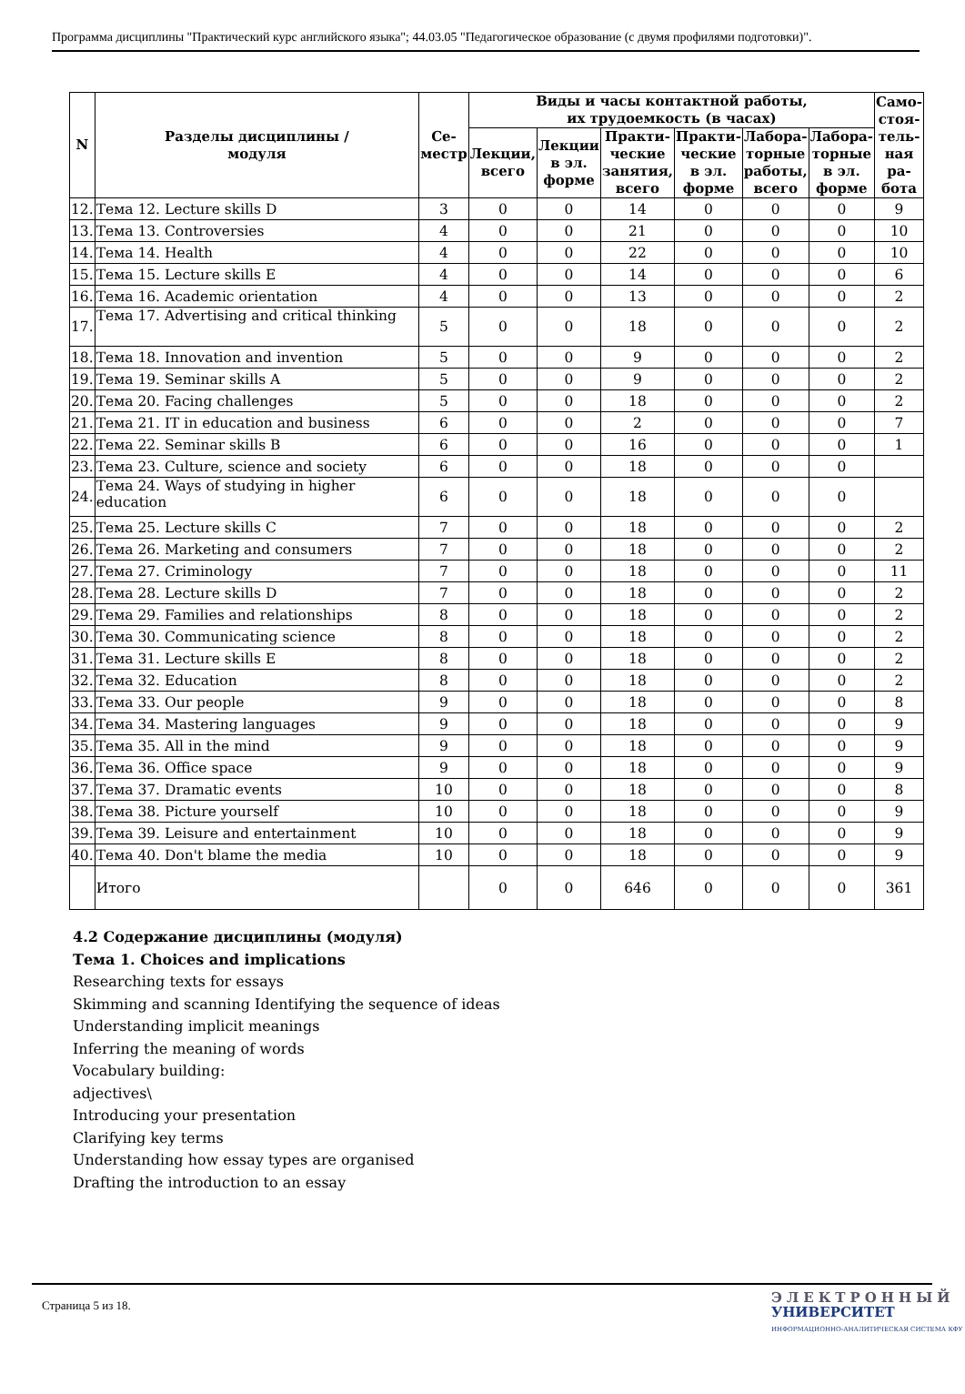Программа дисциплины "Практический курс английского языка"; 44.03.05 "Педагогическое образование (с двумя профилями подготовки)".
| N | Разделы дисциплины / модуля | Се- местр | Виды и часы контактной работы, их трудоемкость (в часах) | | | | | | Само- стоя- тель- ная ра- бота |
| --- | --- | --- | --- | --- | --- | --- | --- | --- | --- |
| | | | Лекции, всего | Лекции в эл. форме | Практи- ческие занятия, всего | Практи- ческие в эл. форме | Лабора- торные работы, всего | Лабора- торные в эл. форме | |
| 12. | Тема 12. Lecture skills D | 3 | 0 | 0 | 14 | 0 | 0 | 0 | 9 |
| 13. | Тема 13. Controversies | 4 | 0 | 0 | 21 | 0 | 0 | 0 | 10 |
| 14. | Тема 14. Health | 4 | 0 | 0 | 22 | 0 | 0 | 0 | 10 |
| 15. | Тема 15. Lecture skills E | 4 | 0 | 0 | 14 | 0 | 0 | 0 | 6 |
| 16. | Тема 16. Academic orientation | 4 | 0 | 0 | 13 | 0 | 0 | 0 | 2 |
| 17. | Тема 17. Advertising and critical thinking | 5 | 0 | 0 | 18 | 0 | 0 | 0 | 2 |
| 18. | Тема 18. Innovation and invention | 5 | 0 | 0 | 9 | 0 | 0 | 0 | 2 |
| 19. | Тема 19. Seminar skills A | 5 | 0 | 0 | 9 | 0 | 0 | 0 | 2 |
| 20. | Тема 20. Facing challenges | 5 | 0 | 0 | 18 | 0 | 0 | 0 | 2 |
| 21. | Тема 21. IT in education and business | 6 | 0 | 0 | 2 | 0 | 0 | 0 | 7 |
| 22. | Тема 22. Seminar skills B | 6 | 0 | 0 | 16 | 0 | 0 | 0 | 1 |
| 23. | Тема 23. Culture, science and society | 6 | 0 | 0 | 18 | 0 | 0 | 0 | |
| 24. | Тема 24. Ways of studying in higher education | 6 | 0 | 0 | 18 | 0 | 0 | 0 | |
| 25. | Тема 25. Lecture skills C | 7 | 0 | 0 | 18 | 0 | 0 | 0 | 2 |
| 26. | Тема 26. Marketing and consumers | 7 | 0 | 0 | 18 | 0 | 0 | 0 | 2 |
| 27. | Тема 27. Criminology | 7 | 0 | 0 | 18 | 0 | 0 | 0 | 11 |
| 28. | Тема 28. Lecture skills D | 7 | 0 | 0 | 18 | 0 | 0 | 0 | 2 |
| 29. | Тема 29. Families and relationships | 8 | 0 | 0 | 18 | 0 | 0 | 0 | 2 |
| 30. | Тема 30. Communicating science | 8 | 0 | 0 | 18 | 0 | 0 | 0 | 2 |
| 31. | Тема 31. Lecture skills E | 8 | 0 | 0 | 18 | 0 | 0 | 0 | 2 |
| 32. | Тема 32. Education | 8 | 0 | 0 | 18 | 0 | 0 | 0 | 2 |
| 33. | Тема 33. Our people | 9 | 0 | 0 | 18 | 0 | 0 | 0 | 8 |
| 34. | Тема 34. Mastering languages | 9 | 0 | 0 | 18 | 0 | 0 | 0 | 9 |
| 35. | Тема 35. All in the mind | 9 | 0 | 0 | 18 | 0 | 0 | 0 | 9 |
| 36. | Тема 36. Office space | 9 | 0 | 0 | 18 | 0 | 0 | 0 | 9 |
| 37. | Тема 37. Dramatic events | 10 | 0 | 0 | 18 | 0 | 0 | 0 | 8 |
| 38. | Тема 38. Picture yourself | 10 | 0 | 0 | 18 | 0 | 0 | 0 | 9 |
| 39. | Тема 39. Leisure and entertainment | 10 | 0 | 0 | 18 | 0 | 0 | 0 | 9 |
| 40. | Тема 40. Don't blame the media | 10 | 0 | 0 | 18 | 0 | 0 | 0 | 9 |
| | Итого | | 0 | 0 | 646 | 0 | 0 | 0 | 361 |
4.2 Содержание дисциплины (модуля)
Тема 1. Choices and implications
Researching texts for essays
Skimming and scanning Identifying the sequence of ideas
Understanding implicit meanings
Inferring the meaning of words
Vocabulary building:
adjectives\
Introducing your presentation
Clarifying key terms
Understanding how essay types are organised
Drafting the introduction to an essay
Страница 5 из 18.
ЭЛЕКТРОННЫЙ
УНИВЕРСИТЕТ
ИНФОРМАЦИОННО-АНАЛИТИЧЕСКАЯ СИСТЕМА КФУ